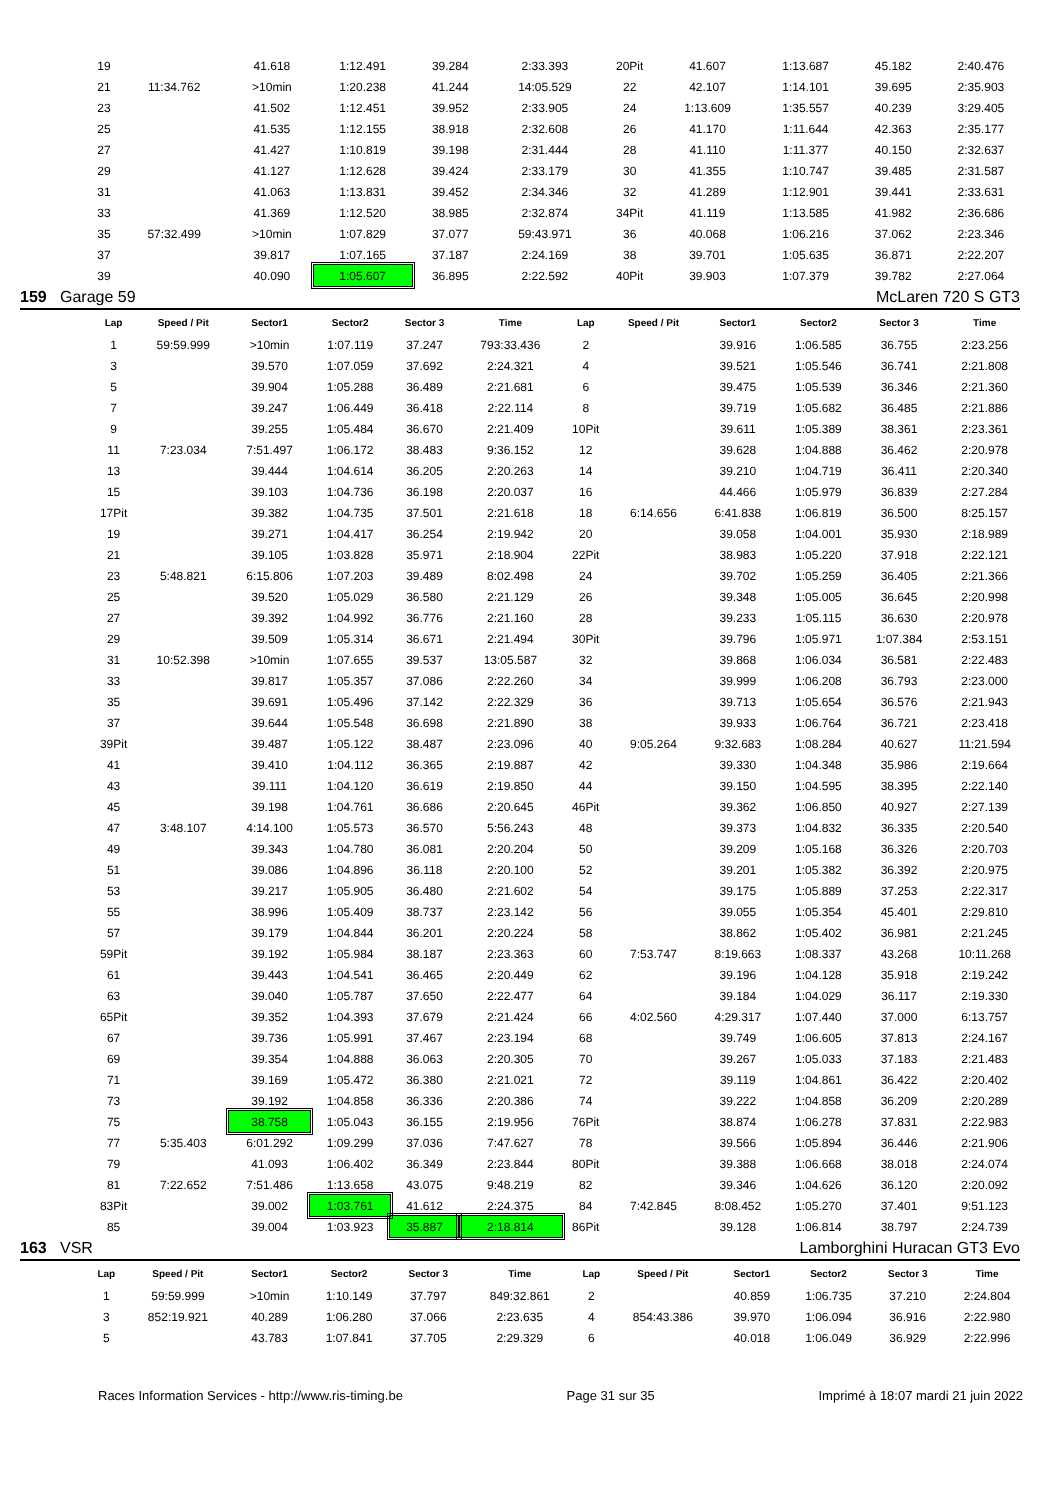| 19 | | 41.618 | 1:12.491 | 39.284 | 2:33.393 | 20Pit | | 41.607 | 1:13.687 | 45.182 | 2:40.476 |
| 21 | 11:34.762 | >10min | 1:20.238 | 41.244 | 14:05.529 | 22 | | 42.107 | 1:14.101 | 39.695 | 2:35.903 |
| 23 | | 41.502 | 1:12.451 | 39.952 | 2:33.905 | 24 | | 1:13.609 | 1:35.557 | 40.239 | 3:29.405 |
| 25 | | 41.535 | 1:12.155 | 38.918 | 2:32.608 | 26 | | 41.170 | 1:11.644 | 42.363 | 2:35.177 |
| 27 | | 41.427 | 1:10.819 | 39.198 | 2:31.444 | 28 | | 41.110 | 1:11.377 | 40.150 | 2:32.637 |
| 29 | | 41.127 | 1:12.628 | 39.424 | 2:33.179 | 30 | | 41.355 | 1:10.747 | 39.485 | 2:31.587 |
| 31 | | 41.063 | 1:13.831 | 39.452 | 2:34.346 | 32 | | 41.289 | 1:12.901 | 39.441 | 2:33.631 |
| 33 | | 41.369 | 1:12.520 | 38.985 | 2:32.874 | 34Pit | | 41.119 | 1:13.585 | 41.982 | 2:36.686 |
| 35 | 57:32.499 | >10min | 1:07.829 | 37.077 | 59:43.971 | 36 | | 40.068 | 1:06.216 | 37.062 | 2:23.346 |
| 37 | | 39.817 | 1:07.165 | 37.187 | 2:24.169 | 38 | | 39.701 | 1:05.635 | 36.871 | 2:22.207 |
| 39 | | 40.090 | 1:05.607 | 36.895 | 2:22.592 | 40Pit | | 39.903 | 1:07.379 | 39.782 | 2:27.064 |
159 Garage 59 McLaren 720 S GT3
| Lap | Speed / Pit | Sector1 | Sector2 | Sector 3 | Time | Lap | Speed / Pit | Sector1 | Sector2 | Sector 3 | Time |
| --- | --- | --- | --- | --- | --- | --- | --- | --- | --- | --- | --- |
| 1 | 59:59.999 | >10min | 1:07.119 | 37.247 | 793:33.436 | 2 | | 39.916 | 1:06.585 | 36.755 | 2:23.256 |
| 3 | | 39.570 | 1:07.059 | 37.692 | 2:24.321 | 4 | | 39.521 | 1:05.546 | 36.741 | 2:21.808 |
| 5 | | 39.904 | 1:05.288 | 36.489 | 2:21.681 | 6 | | 39.475 | 1:05.539 | 36.346 | 2:21.360 |
| 7 | | 39.247 | 1:06.449 | 36.418 | 2:22.114 | 8 | | 39.719 | 1:05.682 | 36.485 | 2:21.886 |
| 9 | | 39.255 | 1:05.484 | 36.670 | 2:21.409 | 10Pit | | 39.611 | 1:05.389 | 38.361 | 2:23.361 |
| 11 | 7:23.034 | 7:51.497 | 1:06.172 | 38.483 | 9:36.152 | 12 | | 39.628 | 1:04.888 | 36.462 | 2:20.978 |
| 13 | | 39.444 | 1:04.614 | 36.205 | 2:20.263 | 14 | | 39.210 | 1:04.719 | 36.411 | 2:20.340 |
| 15 | | 39.103 | 1:04.736 | 36.198 | 2:20.037 | 16 | | 44.466 | 1:05.979 | 36.839 | 2:27.284 |
| 17Pit | | 39.382 | 1:04.735 | 37.501 | 2:21.618 | 18 | 6:14.656 | 6:41.838 | 1:06.819 | 36.500 | 8:25.157 |
| 19 | | 39.271 | 1:04.417 | 36.254 | 2:19.942 | 20 | | 39.058 | 1:04.001 | 35.930 | 2:18.989 |
| 21 | | 39.105 | 1:03.828 | 35.971 | 2:18.904 | 22Pit | | 38.983 | 1:05.220 | 37.918 | 2:22.121 |
| 23 | 5:48.821 | 6:15.806 | 1:07.203 | 39.489 | 8:02.498 | 24 | | 39.702 | 1:05.259 | 36.405 | 2:21.366 |
| 25 | | 39.520 | 1:05.029 | 36.580 | 2:21.129 | 26 | | 39.348 | 1:05.005 | 36.645 | 2:20.998 |
| 27 | | 39.392 | 1:04.992 | 36.776 | 2:21.160 | 28 | | 39.233 | 1:05.115 | 36.630 | 2:20.978 |
| 29 | | 39.509 | 1:05.314 | 36.671 | 2:21.494 | 30Pit | | 39.796 | 1:05.971 | 1:07.384 | 2:53.151 |
| 31 | 10:52.398 | >10min | 1:07.655 | 39.537 | 13:05.587 | 32 | | 39.868 | 1:06.034 | 36.581 | 2:22.483 |
| 33 | | 39.817 | 1:05.357 | 37.086 | 2:22.260 | 34 | | 39.999 | 1:06.208 | 36.793 | 2:23.000 |
| 35 | | 39.691 | 1:05.496 | 37.142 | 2:22.329 | 36 | | 39.713 | 1:05.654 | 36.576 | 2:21.943 |
| 37 | | 39.644 | 1:05.548 | 36.698 | 2:21.890 | 38 | | 39.933 | 1:06.764 | 36.721 | 2:23.418 |
| 39Pit | | 39.487 | 1:05.122 | 38.487 | 2:23.096 | 40 | 9:05.264 | 9:32.683 | 1:08.284 | 40.627 | 11:21.594 |
| 41 | | 39.410 | 1:04.112 | 36.365 | 2:19.887 | 42 | | 39.330 | 1:04.348 | 35.986 | 2:19.664 |
| 43 | | 39.111 | 1:04.120 | 36.619 | 2:19.850 | 44 | | 39.150 | 1:04.595 | 38.395 | 2:22.140 |
| 45 | | 39.198 | 1:04.761 | 36.686 | 2:20.645 | 46Pit | | 39.362 | 1:06.850 | 40.927 | 2:27.139 |
| 47 | 3:48.107 | 4:14.100 | 1:05.573 | 36.570 | 5:56.243 | 48 | | 39.373 | 1:04.832 | 36.335 | 2:20.540 |
| 49 | | 39.343 | 1:04.780 | 36.081 | 2:20.204 | 50 | | 39.209 | 1:05.168 | 36.326 | 2:20.703 |
| 51 | | 39.086 | 1:04.896 | 36.118 | 2:20.100 | 52 | | 39.201 | 1:05.382 | 36.392 | 2:20.975 |
| 53 | | 39.217 | 1:05.905 | 36.480 | 2:21.602 | 54 | | 39.175 | 1:05.889 | 37.253 | 2:22.317 |
| 55 | | 38.996 | 1:05.409 | 38.737 | 2:23.142 | 56 | | 39.055 | 1:05.354 | 45.401 | 2:29.810 |
| 57 | | 39.179 | 1:04.844 | 36.201 | 2:20.224 | 58 | | 38.862 | 1:05.402 | 36.981 | 2:21.245 |
| 59Pit | | 39.192 | 1:05.984 | 38.187 | 2:23.363 | 60 | 7:53.747 | 8:19.663 | 1:08.337 | 43.268 | 10:11.268 |
| 61 | | 39.443 | 1:04.541 | 36.465 | 2:20.449 | 62 | | 39.196 | 1:04.128 | 35.918 | 2:19.242 |
| 63 | | 39.040 | 1:05.787 | 37.650 | 2:22.477 | 64 | | 39.184 | 1:04.029 | 36.117 | 2:19.330 |
| 65Pit | | 39.352 | 1:04.393 | 37.679 | 2:21.424 | 66 | 4:02.560 | 4:29.317 | 1:07.440 | 37.000 | 6:13.757 |
| 67 | | 39.736 | 1:05.991 | 37.467 | 2:23.194 | 68 | | 39.749 | 1:06.605 | 37.813 | 2:24.167 |
| 69 | | 39.354 | 1:04.888 | 36.063 | 2:20.305 | 70 | | 39.267 | 1:05.033 | 37.183 | 2:21.483 |
| 71 | | 39.169 | 1:05.472 | 36.380 | 2:21.021 | 72 | | 39.119 | 1:04.861 | 36.422 | 2:20.402 |
| 73 | | 39.192 | 1:04.858 | 36.336 | 2:20.386 | 74 | | 39.222 | 1:04.858 | 36.209 | 2:20.289 |
| 75 | | 38.758 | 1:05.043 | 36.155 | 2:19.956 | 76Pit | | 38.874 | 1:06.278 | 37.831 | 2:22.983 |
| 77 | 5:35.403 | 6:01.292 | 1:09.299 | 37.036 | 7:47.627 | 78 | | 39.566 | 1:05.894 | 36.446 | 2:21.906 |
| 79 | | 41.093 | 1:06.402 | 36.349 | 2:23.844 | 80Pit | | 39.388 | 1:06.668 | 38.018 | 2:24.074 |
| 81 | 7:22.652 | 7:51.486 | 1:13.658 | 43.075 | 9:48.219 | 82 | | 39.346 | 1:04.626 | 36.120 | 2:20.092 |
| 83Pit | | 39.002 | 1:03.761 | 41.612 | 2:24.375 | 84 | 7:42.845 | 8:08.452 | 1:05.270 | 37.401 | 9:51.123 |
| 85 | | 39.004 | 1:03.923 | 35.887 | 2:18.814 | 86Pit | | 39.128 | 1:06.814 | 38.797 | 2:24.739 |
163 VSR Lamborghini Huracan GT3 Evo
| Lap | Speed / Pit | Sector1 | Sector2 | Sector 3 | Time | Lap | Speed / Pit | Sector1 | Sector2 | Sector 3 | Time |
| --- | --- | --- | --- | --- | --- | --- | --- | --- | --- | --- | --- |
| 1 | 59:59.999 | >10min | 1:10.149 | 37.797 | 849:32.861 | 2 | | 40.859 | 1:06.735 | 37.210 | 2:24.804 |
| 3 | 852:19.921 | 40.289 | 1:06.280 | 37.066 | 2:23.635 | 4 | 854:43.386 | 39.970 | 1:06.094 | 36.916 | 2:22.980 |
| 5 | | 43.783 | 1:07.841 | 37.705 | 2:29.329 | 6 | | 40.018 | 1:06.049 | 36.929 | 2:22.996 |
Races Information Services - http://www.ris-timing.be Page 31 sur 35 Imprimé à 18:07 mardi 21 juin 2022